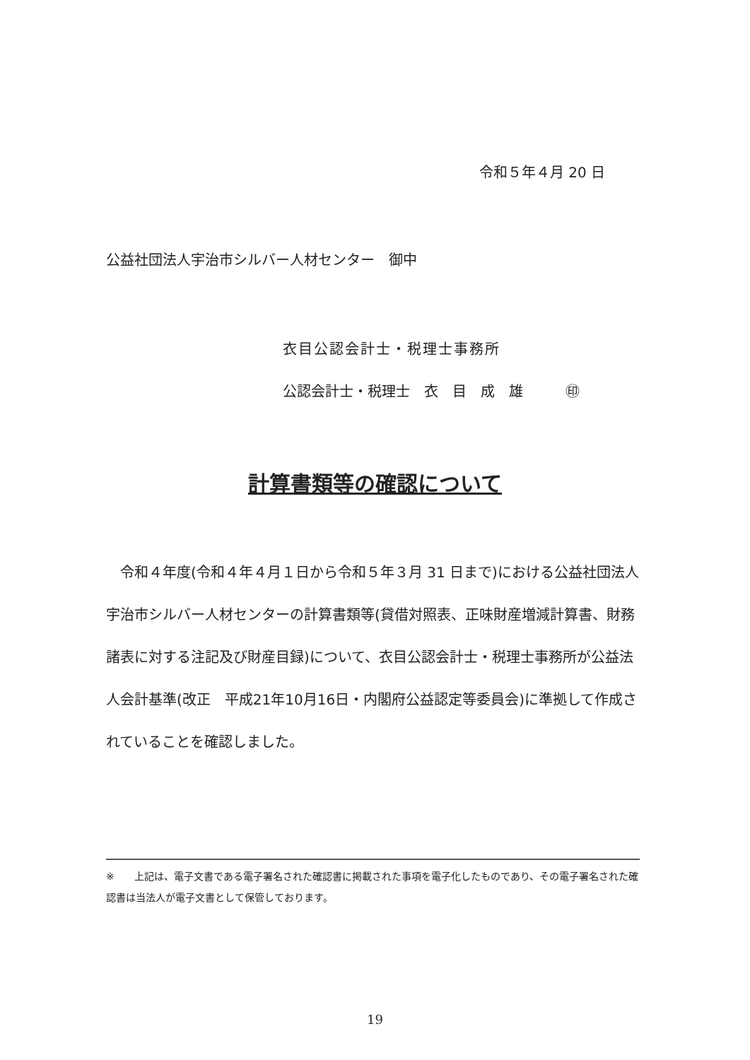令和５年４月 20 日
公益社団法人宇治市シルバー人材センター　御中
衣目公認会計士・税理士事務所
公認会計士・税理士　衣　目　成　雄　　　㊞
計算書類等の確認について
　令和４年度(令和４年４月１日から令和５年３月 31 日まで)における公益社団法人宇治市シルバー人材センターの計算書類等(貸借対照表、正味財産増減計算書、財務諸表に対する注記及び財産目録)について、衣目公認会計士・税理士事務所が公益法人会計基準(改正　平成21年10月16日・内閣府公益認定等委員会)に準拠して作成されていることを確認しました。
※　　上記は、電子文書である電子署名された確認書に掲載された事項を電子化したものであり、その電子署名された確認書は当法人が電子文書として保管しております。
19